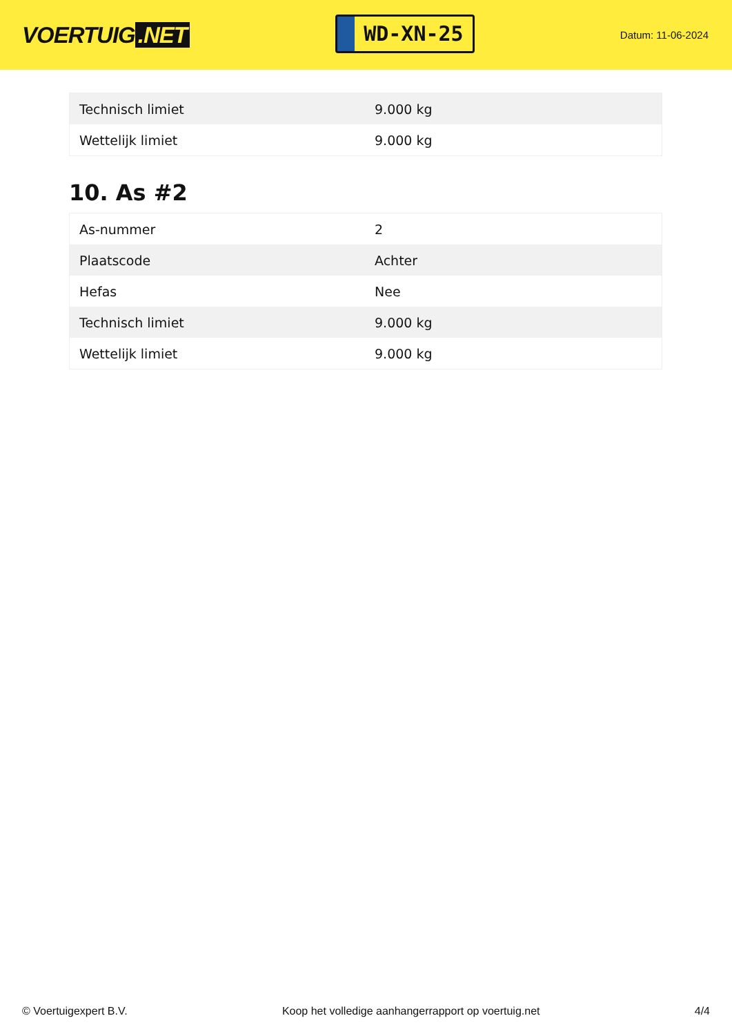VOERTUIG.NET
WD-XN-25
Datum: 11-06-2024
| Technisch limiet | 9.000 kg |
| Wettelijk limiet | 9.000 kg |
10. As #2
| As-nummer | 2 |
| Plaatscode | Achter |
| Hefas | Nee |
| Technisch limiet | 9.000 kg |
| Wettelijk limiet | 9.000 kg |
© Voertuigexpert B.V. Koop het volledige aanhangerrapport op voertuig.net 4/4